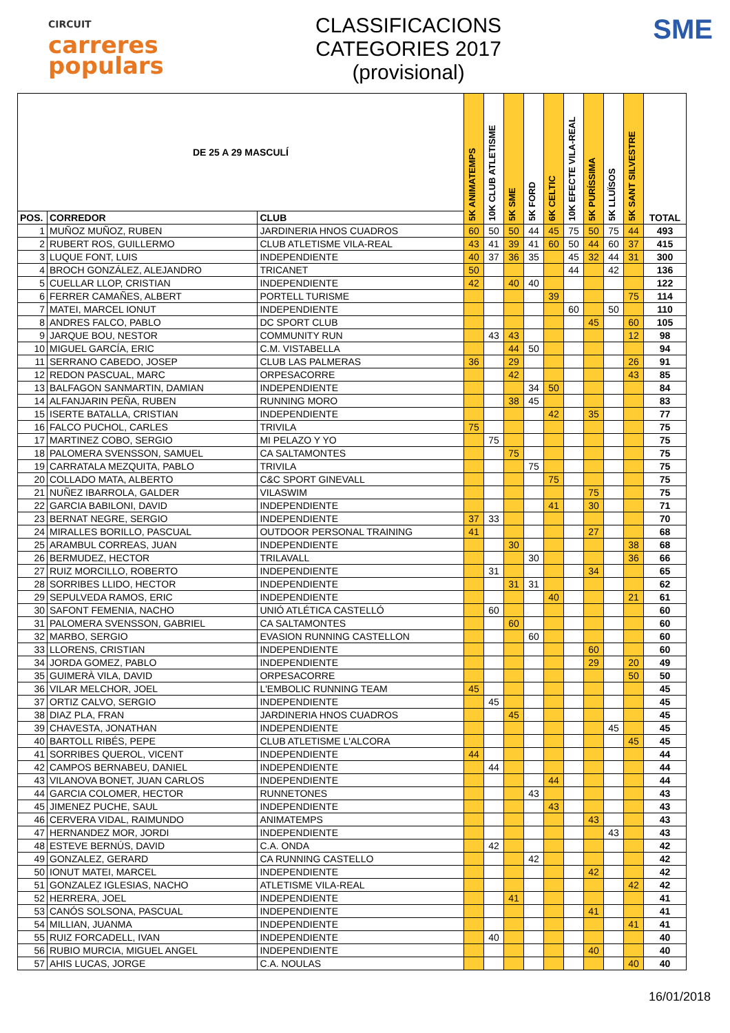CIRCUIT
carreres
populars
CLASSIFICACIONS
CATEGORIES 2017
(provisional)
SME
| DE 25 A 29 MASCULÍ | | | 5K ANIMATEMPS | 10K CLUB ATLETISME | 5K SME | 5K FORD | 6K CELTIC | 10K EFECTE VILA-REAL | 5K PURÍSSIMA | 5K LLUÏSOS | 5K SANT SILVESTRE | TOTAL |
| --- | --- | --- | --- | --- | --- | --- | --- | --- | --- | --- | --- | --- |
| POS. | CORREDOR | CLUB | | | | | | | | | | |
| 1 | MUÑOZ MUÑOZ, RUBEN | JARDINERIA HNOS CUADROS | 60 | 50 | 50 | 44 | 45 | 75 | 50 | 75 | 44 | 493 |
| 2 | RUBERT ROS, GUILLERMO | CLUB ATLETISME VILA-REAL | 43 | 41 | 39 | 41 | 60 | 50 | 44 | 60 | 37 | 415 |
| 3 | LUQUE FONT, LUIS | INDEPENDIENTE | 40 | 37 | 36 | 35 | | 45 | 32 | 44 | 31 | 300 |
| 4 | BROCH GONZÁLEZ, ALEJANDRO | TRICANET | 50 | | | | | 44 | | 42 | | 136 |
| 5 | CUELLAR LLOP, CRISTIAN | INDEPENDIENTE | 42 | | 40 | 40 | | | | | | 122 |
| 6 | FERRER CAMAÑES, ALBERT | PORTELL TURISME | | | | | 39 | | | | 75 | 114 |
| 7 | MATEI, MARCEL IONUT | INDEPENDIENTE | | | | | | 60 | | 50 | | 110 |
| 8 | ANDRES FALCO, PABLO | DC SPORT CLUB | | | | | | | 45 | | 60 | 105 |
| 9 | JARQUE BOU, NESTOR | COMMUNITY RUN | | 43 | 43 | | | | | | 12 | 98 |
| 10 | MIGUEL GARCÍA, ERIC | C.M. VISTABELLA | | | 44 | 50 | | | | | | 94 |
| 11 | SERRANO CABEDO, JOSEP | CLUB LAS PALMERAS | 36 | | 29 | | | | | | 26 | 91 |
| 12 | REDON PASCUAL, MARC | ORPESACORRE | | | 42 | | | | | | 43 | 85 |
| 13 | BALFAGON SANMARTIN, DAMIAN | INDEPENDIENTE | | | | 34 | 50 | | | | | 84 |
| 14 | ALFANJARIN PEÑA, RUBEN | RUNNING MORO | | | 38 | 45 | | | | | | 83 |
| 15 | ISERTE BATALLA, CRISTIAN | INDEPENDIENTE | | | | | 42 | | 35 | | | 77 |
| 16 | FALCO PUCHOL, CARLES | TRIVILA | 75 | | | | | | | | | 75 |
| 17 | MARTINEZ COBO, SERGIO | MI PELAZO Y YO | | 75 | | | | | | | | 75 |
| 18 | PALOMERA SVENSSON, SAMUEL | CA SALTAMONTES | | | 75 | | | | | | | 75 |
| 19 | CARRATALA MEZQUITA, PABLO | TRIVILA | | | | 75 | | | | | | 75 |
| 20 | COLLADO MATA, ALBERTO | C&C SPORT GINEVALL | | | | | 75 | | | | | 75 |
| 21 | NUÑEZ IBARROLA, GALDER | VILASWIM | | | | | | | 75 | | | 75 |
| 22 | GARCIA BABILONI, DAVID | INDEPENDIENTE | | | | | 41 | | 30 | | | 71 |
| 23 | BERNAT NEGRE, SERGIO | INDEPENDIENTE | 37 | 33 | | | | | | | | 70 |
| 24 | MIRALLES BORILLO, PASCUAL | OUTDOOR PERSONAL TRAINING | 41 | | | | | | 27 | | | 68 |
| 25 | ARAMBUL CORREAS, JUAN | INDEPENDIENTE | | | 30 | | | | | | 38 | 68 |
| 26 | BERMUDEZ, HECTOR | TRILAVALL | | | | 30 | | | | | 36 | 66 |
| 27 | RUIZ MORCILLO, ROBERTO | INDEPENDIENTE | | 31 | | | | | 34 | | | 65 |
| 28 | SORRIBES LLIDO, HECTOR | INDEPENDIENTE | | | 31 | 31 | | | | | | 62 |
| 29 | SEPULVEDA RAMOS, ERIC | INDEPENDIENTE | | | | | 40 | | | | 21 | 61 |
| 30 | SAFONT FEMENIA, NACHO | UNIÓ ATLÉTICA CASTELLÓ | | 60 | | | | | | | | 60 |
| 31 | PALOMERA SVENSSON, GABRIEL | CA SALTAMONTES | | | 60 | | | | | | | 60 |
| 32 | MARBO, SERGIO | EVASION RUNNING CASTELLON | | | | 60 | | | | | | 60 |
| 33 | LLORENS, CRISTIAN | INDEPENDIENTE | | | | | | | 60 | | | 60 |
| 34 | JORDA GOMEZ, PABLO | INDEPENDIENTE | | | | | | | 29 | | 20 | 49 |
| 35 | GUIMERÀ VILA, DAVID | ORPESACORRE | | | | | | | | | 50 | 50 |
| 36 | VILAR MELCHOR, JOEL | L'EMBOLIC RUNNING TEAM | 45 | | | | | | | | | 45 |
| 37 | ORTIZ CALVO, SERGIO | INDEPENDIENTE | | 45 | | | | | | | | 45 |
| 38 | DIAZ PLA, FRAN | JARDINERIA HNOS CUADROS | | | 45 | | | | | | | 45 |
| 39 | CHAVESTA, JONATHAN | INDEPENDIENTE | | | | | | | | 45 | | 45 |
| 40 | BARTOLL RIBÉS, PEPE | CLUB ATLETISME L'ALCORA | | | | | | | | | 45 | 45 |
| 41 | SORRIBES QUEROL, VICENT | INDEPENDIENTE | 44 | | | | | | | | | 44 |
| 42 | CAMPOS BERNABEU, DANIEL | INDEPENDIENTE | | 44 | | | | | | | | 44 |
| 43 | VILANOVA BONET, JUAN CARLOS | INDEPENDIENTE | | | | | 44 | | | | | 44 |
| 44 | GARCIA COLOMER, HECTOR | RUNNETONES | | | | 43 | | | | | | 43 |
| 45 | JIMENEZ PUCHE, SAUL | INDEPENDIENTE | | | | | 43 | | | | | 43 |
| 46 | CERVERA VIDAL, RAIMUNDO | ANIMATEMPS | | | | | | | 43 | | | 43 |
| 47 | HERNANDEZ MOR, JORDI | INDEPENDIENTE | | | | | | | | 43 | | 43 |
| 48 | ESTEVE BERNÚS, DAVID | C.A. ONDA | | 42 | | | | | | | | 42 |
| 49 | GONZALEZ, GERARD | CA RUNNING CASTELLO | | | | 42 | | | | | | 42 |
| 50 | IONUT MATEI, MARCEL | INDEPENDIENTE | | | | | | | 42 | | | 42 |
| 51 | GONZALEZ IGLESIAS, NACHO | ATLETISME VILA-REAL | | | | | | | | | 42 | 42 |
| 52 | HERRERA, JOEL | INDEPENDIENTE | | | 41 | | | | | | | 41 |
| 53 | CANÓS SOLSONA, PASCUAL | INDEPENDIENTE | | | | | | | 41 | | | 41 |
| 54 | MILLIAN, JUANMA | INDEPENDIENTE | | | | | | | | | 41 | 41 |
| 55 | RUIZ FORCADELL, IVAN | INDEPENDIENTE | | 40 | | | | | | | | 40 |
| 56 | RUBIO MURCIA, MIGUEL ANGEL | INDEPENDIENTE | | | | | | | 40 | | | 40 |
| 57 | AHIS LUCAS, JORGE | C.A. NOULAS | | | | | | | | | 40 | 40 |
16/01/2018